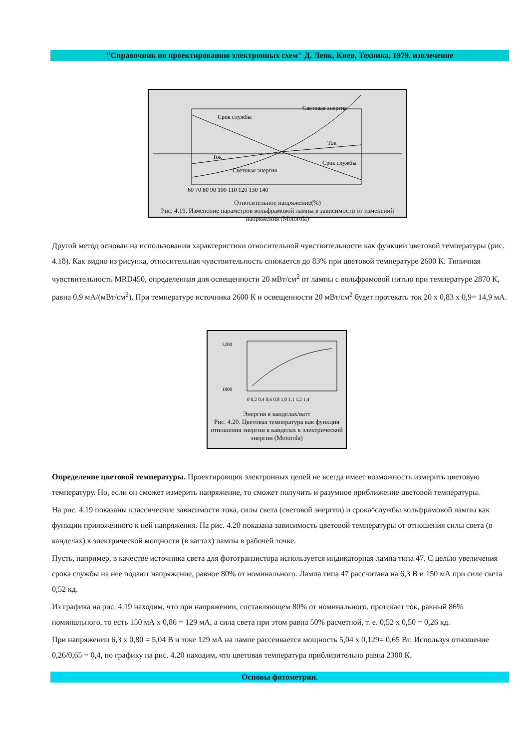"Справочник по проектированию электронных схем" Д. Ленк, Киев, Техника, 1979. извлечение
Срок службы
Световая энергия
Ток
Ток
Световая энергия
Срок службы
60 70 80 90 100 110 120 130 140
Относительное напряжение(%)
Рис. 4.19. Изменение параметров вольфрамовой лампы в зависимости от изменений напряжения (Motorola)
Другой метод основан на использовании характеристики относительной чувствительности как функции цветовой температуры (рис. 4.18). Как видно из рисунка, относительная чувствительность снижается до 83% при цветовой температуре 2600 К. Типичная чувствительность MRD450, определенная для освещенности 20 мВт/см<sup>2</sup> от лампы с вольфрамовой нитью при температуре 2870 К, равна 0,9 мА/(мВт/см<sup>2</sup>). При температуре источника 2600 К и освещенности 20 мВт/см<sup>2</sup> будет протекать ток 20 x 0,83 x 0,9= 14,9 мА.
3200
1800
0 0,2 0,4 0,6 0,8 1,0 1,1 1,2 1,4
Энергия в канделах/ватт
Рис. 4.20. Цветовая температура как функция отношения энергии в канделах к электрической энергии (Motorola)
Определение цветовой температуры. Проектировщик электронных цепей не всегда имеет возможность измерить цветовую температуру. Но, если он сможет измерить напряжение, то сможет получить и разумное приближение цветовой температуры.
На рис. 4.19 показаны классические зависимости тока, силы света (световой энергии) и срока^службы вольфрамовой лампы как функции приложенного к ней напряжения. На рис. 4.20 показана зависимость цветовой температуры от отношения силы света (в канделах) к электрической мощности (в ваттах) лампы в рабочей точке.
Пусть, например, в качестве источника света для фототранзистора используется индикаторная лампа типа 47. С целью увеличения срока службы на нее подают напряжение, равное 80% от номинального. Лампа типа 47 рассчитана на 6,3 В и 150 мА при силе света 0,52 кд.
Из графика на рис. 4.19 находим, что при напряжении, составляющем 80% от номинального, протекает ток, равный 86% номинального, то есть 150 мА x 0,86 = 129 мА, а сила света при этом равна 50% расчетной, т. е. 0,52 x 0,50 = 0,26 кд.
При напряжении 6,3 x 0,80 = 5,04 В и токе 129 мА на лампе рассеивается мощность 5,04 x 0,129= 0,65 Вт. Используя отношение 0,26/0,65 = 0,4, по графику на рис. 4.20 находим, что цветовая температура приблизительно равна 2300 К.
Основы фотометрии.